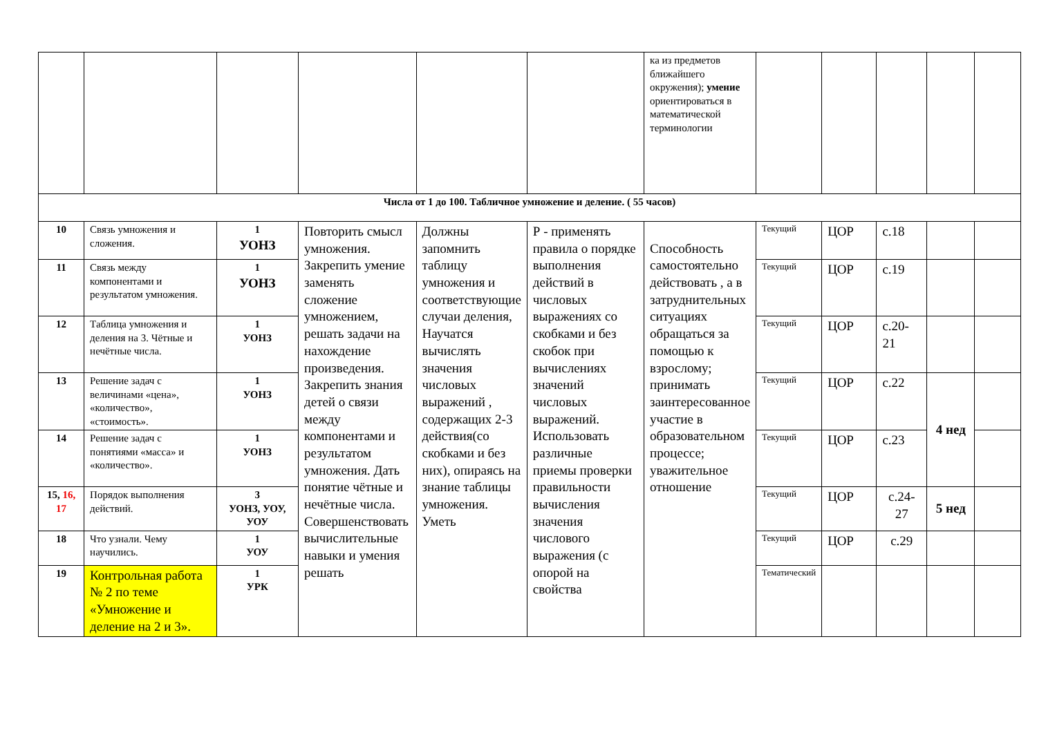| | | | | | | ка из предметов ближайшего окружения); умение ориентироваться в математической терминологии | | | | | |
| Числа от 1 до 100. Табличное умножение и деление. ( 55 часов) | | | | | | | | | | | |
| 10 | Связь умножения и сложения. | 1 УОНЗ | Повторить смысл умножения. Закрепить умение заменять сложение умножением, решать задачи на нахождение произведения. Закрепить знания детей о связи между компонентами и результатом умножения. Дать понятие чётные и нечётные числа. Совершенствовать вычислительные навыки и умения решать | Должны запомнить таблицу умножения и соответствующие случаи деления, Научатся вычислять значения числовых выражений , содержащих 2-3 действия(со скобками и без них), опираясь на знание таблицы умножения. Уметь | Р - применять правила о порядке выполнения действий в числовых выражениях со скобками и без скобок при вычислениях значений числовых выражений. Использовать различные приемы проверки правильности вычисления значения числового выражения (с опорой на свойства | Способность самостоятельно действовать , а в затруднительных ситуациях обращаться за помощью к взрослому; принимать заинтересованное участие в образовательном процессе; уважительное отношение | Текущий | ЦОР | с.18 | | |
| 11 | Связь между компонентами и результатом умножения. | 1 УОНЗ | | | | | Текущий | ЦОР | с.19 | | |
| 12 | Таблица умножения и деления на 3. Чётные и нечётные числа. | 1 УОНЗ | | | | | Текущий | ЦОР | с.20-21 | | |
| 13 | Решение задач с величинами «цена», «количество», «стоимость». | 1 УОНЗ | | | | | Текущий | ЦОР | с.22 | 4 нед | |
| 14 | Решение задач с понятиями «масса» и «количество». | 1 УОНЗ | | | | | Текущий | ЦОР | с.23 | | |
| 15, 16, 17 | Порядок выполнения действий. | 3 УОНЗ, УОУ, УОУ | | | | | Текущий | ЦОР | с.24-27 | 5 нед | |
| 18 | Что узнали. Чему научились. | 1 УОУ | | | | | Текущий | ЦОР | с.29 | | |
| 19 | Контрольная работа № 2 по теме «Умножение и деление на 2 и 3». | 1 УРК | | | | | Тематический | | | | |